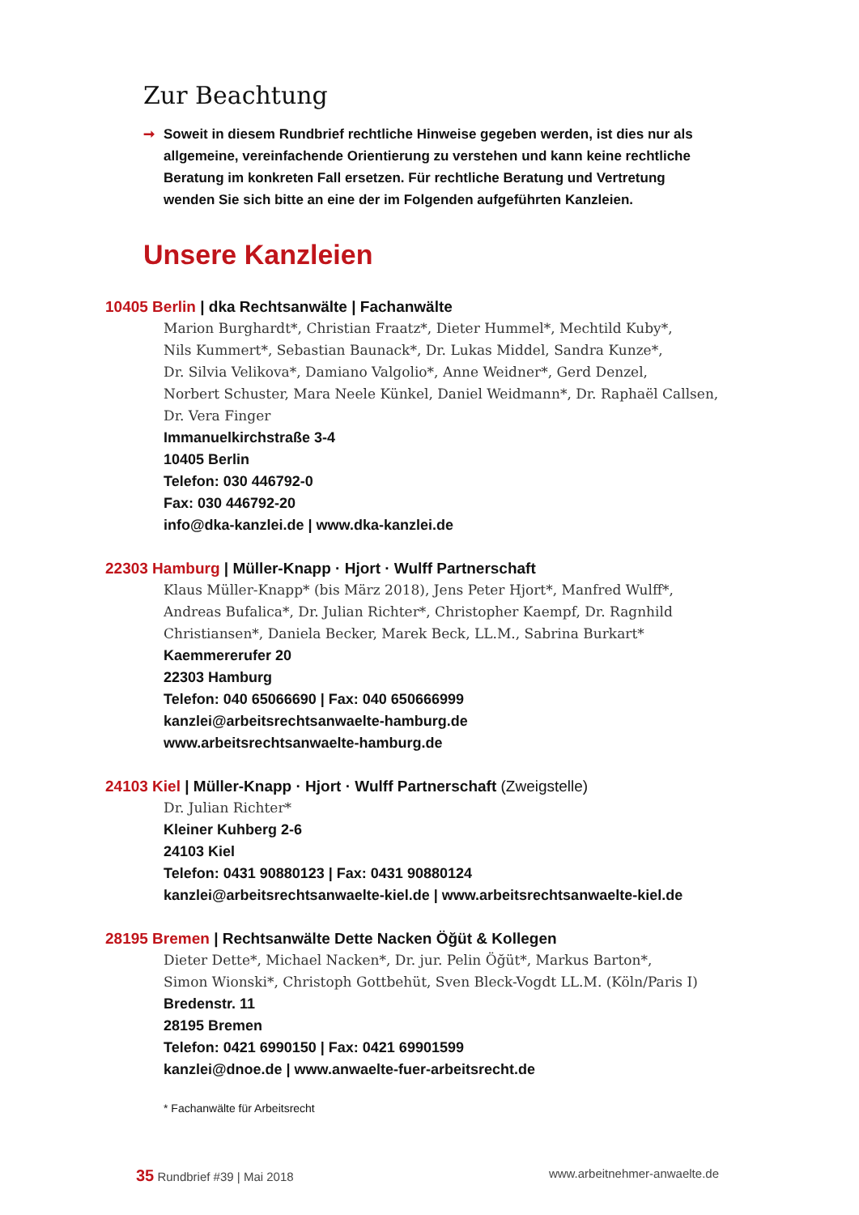Zur Beachtung
➞ Soweit in diesem Rundbrief rechtliche Hinweise gegeben werden, ist dies nur als allgemeine, vereinfachende Orientierung zu verstehen und kann keine rechtliche Beratung im konkreten Fall ersetzen. Für rechtliche Beratung und Vertretung wenden Sie sich bitte an eine der im Folgenden aufgeführten Kanzleien.
Unsere Kanzleien
10405 Berlin | dka Rechtsanwälte | Fachanwälte
Marion Burghardt*, Christian Fraatz*, Dieter Hummel*, Mechtild Kuby*,
Nils Kummert*, Sebastian Baunack*, Dr. Lukas Middel, Sandra Kunze*,
Dr. Silvia Velikova*, Damiano Valgolio*, Anne Weidner*, Gerd Denzel,
Norbert Schuster, Mara Neele Künkel, Daniel Weidmann*, Dr. Raphaël Callsen,
Dr. Vera Finger
Immanuelkirchstraße 3-4
10405 Berlin
Telefon: 030 446792-0
Fax: 030 446792-20
info@dka-kanzlei.de | www.dka-kanzlei.de
22303 Hamburg | Müller-Knapp · Hjort · Wulff Partnerschaft
Klaus Müller-Knapp* (bis März 2018), Jens Peter Hjort*, Manfred Wulff*, Andreas Bufalica*, Dr. Julian Richter*, Christopher Kaempf, Dr. Ragnhild Christiansen*, Daniela Becker, Marek Beck, LL.M., Sabrina Burkart*
Kaemmererufer 20
22303 Hamburg
Telefon: 040 65066690 | Fax: 040 650666999
kanzlei@arbeitsrechtsanwaelte-hamburg.de
www.arbeitsrechtsanwaelte-hamburg.de
24103 Kiel | Müller-Knapp · Hjort · Wulff Partnerschaft (Zweigstelle)
Dr. Julian Richter*
Kleiner Kuhberg 2-6
24103 Kiel
Telefon: 0431 90880123 | Fax: 0431 90880124
kanzlei@arbeitsrechtsanwaelte-kiel.de | www.arbeitsrechtsanwaelte-kiel.de
28195 Bremen | Rechtsanwälte Dette Nacken Öğüt & Kollegen
Dieter Dette*, Michael Nacken*, Dr. jur. Pelin Öğüt*, Markus Barton*,
Simon Wionski*, Christoph Gottbehüt, Sven Bleck-Vogdt LL.M. (Köln/Paris I)
Bredenstr. 11
28195 Bremen
Telefon: 0421 6990150 | Fax: 0421 69901599
kanzlei@dnoe.de | www.anwaelte-fuer-arbeitsrecht.de
* Fachanwälte für Arbeitsrecht
35 Rundbrief #39 | Mai 2018 www.arbeitnehmer-anwaelte.de